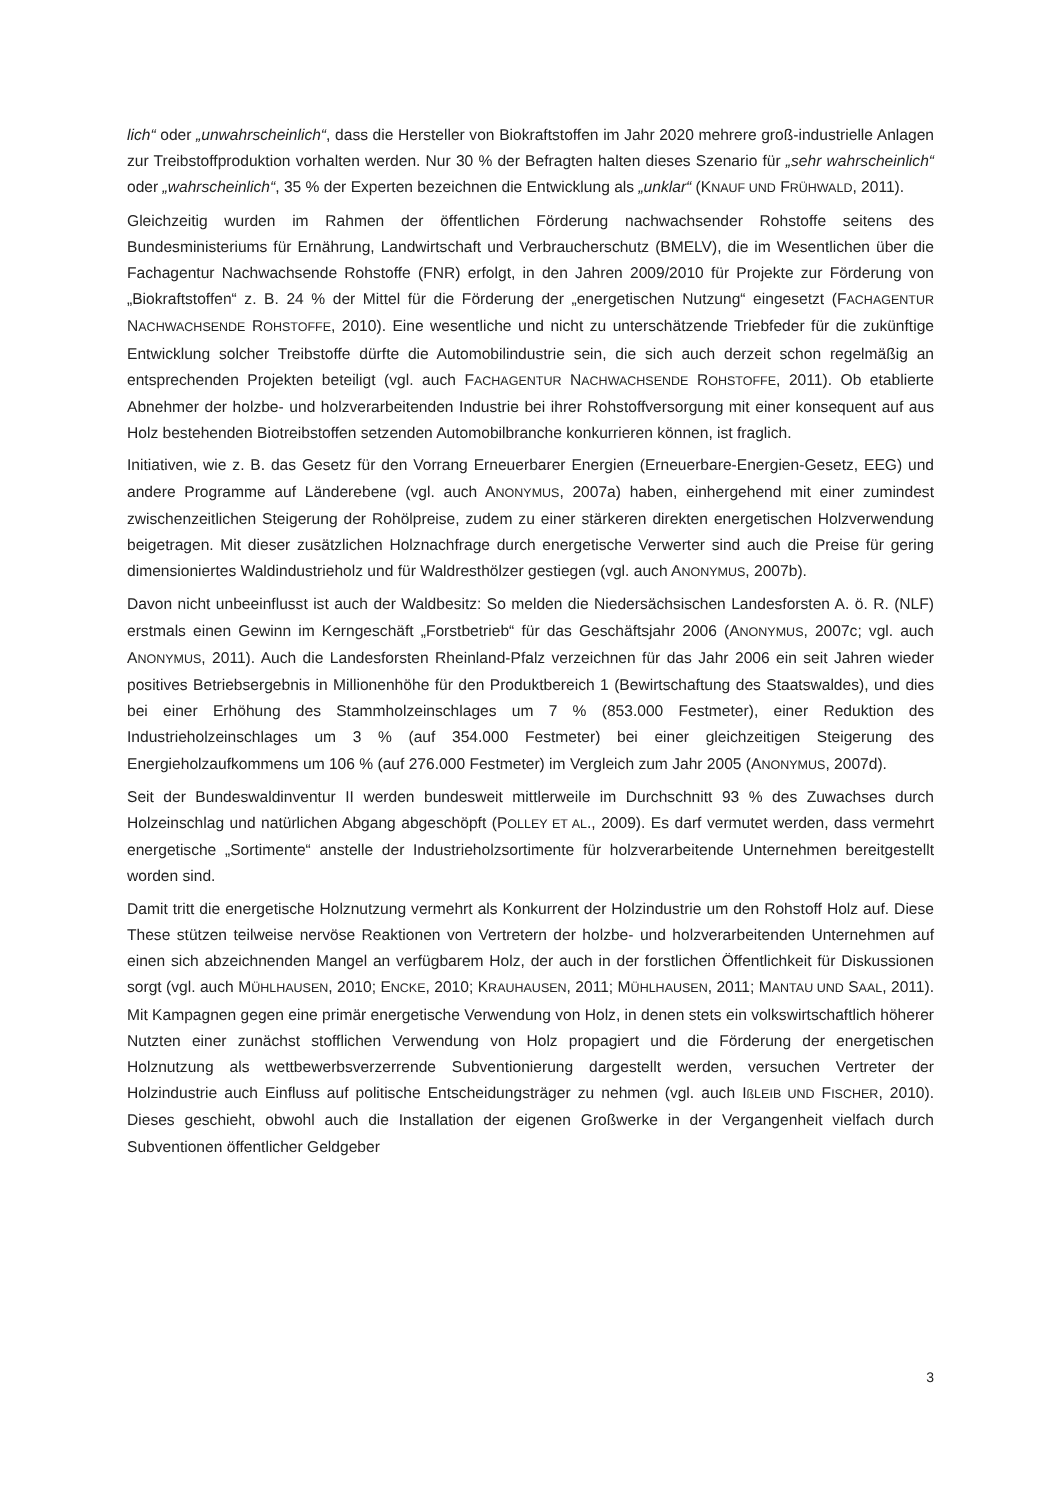lich“ oder „unwahrscheinlich“, dass die Hersteller von Biokraftstoffen im Jahr 2020 mehrere groß-industrielle Anlagen zur Treibstoffproduktion vorhalten werden. Nur 30 % der Befragten halten dieses Szenario für „sehr wahrscheinlich“ oder „wahrscheinlich“, 35 % der Experten bezeichnen die Entwicklung als „unklar“ (KNAUF UND FRÜHWALD, 2011).
Gleichzeitig wurden im Rahmen der öffentlichen Förderung nachwachsender Rohstoffe seitens des Bundesministeriums für Ernährung, Landwirtschaft und Verbraucherschutz (BMELV), die im Wesentlichen über die Fachagentur Nachwachsende Rohstoffe (FNR) erfolgt, in den Jahren 2009/2010 für Projekte zur Förderung von „Biokraftstoffen“ z. B. 24 % der Mittel für die Förderung der „energetischen Nutzung“ eingesetzt (FACHAGENTUR NACHWACHSENDE ROHSTOFFE, 2010). Eine wesentliche und nicht zu unterschätzende Triebfeder für die zukünftige Entwicklung solcher Treibstoffe dürfte die Automobilindustrie sein, die sich auch derzeit schon regelmäßig an entsprechenden Projekten beteiligt (vgl. auch FACHAGENTUR NACHWACHSENDE ROHSTOFFE, 2011). Ob etablierte Abnehmer der holzbe- und holzverarbeitenden Industrie bei ihrer Rohstoffversorgung mit einer konsequent auf aus Holz bestehenden Biotreibstoffen setzenden Automobilbranche konkurrieren können, ist fraglich.
Initiativen, wie z. B. das Gesetz für den Vorrang Erneuerbarer Energien (Erneuerbare-Energien-Gesetz, EEG) und andere Programme auf Länderebene (vgl. auch ANONYMUS, 2007a) haben, einhergehend mit einer zumindest zwischenzeitlichen Steigerung der Rohölpreise, zudem zu einer stärkeren direkten energetischen Holzverwendung beigetragen. Mit dieser zusätzlichen Holznachfrage durch energetische Verwerter sind auch die Preise für gering dimensioniertes Waldindustrieholz und für Waldresthölzer gestiegen (vgl. auch ANONYMUS, 2007b).
Davon nicht unbeeinflusst ist auch der Waldbesitz: So melden die Niedersächsischen Landesforsten A. ö. R. (NLF) erstmals einen Gewinn im Kerngeschäft „Forstbetrieb“ für das Geschäftsjahr 2006 (ANONYMUS, 2007c; vgl. auch ANONYMUS, 2011). Auch die Landesforsten Rheinland-Pfalz verzeichnen für das Jahr 2006 ein seit Jahren wieder positives Betriebsergebnis in Millionenhöhe für den Produktbereich 1 (Bewirtschaftung des Staatswaldes), und dies bei einer Erhöhung des Stammholzeinschlages um 7 % (853.000 Festmeter), einer Reduktion des Industrieholzeinschlages um 3 % (auf 354.000 Festmeter) bei einer gleichzeitigen Steigerung des Energieholzaufkommens um 106 % (auf 276.000 Festmeter) im Vergleich zum Jahr 2005 (ANONYMUS, 2007d).
Seit der Bundeswaldinventur II werden bundesweit mittlerweile im Durchschnitt 93 % des Zuwachses durch Holzeinschlag und natürlichen Abgang abgeschöpft (POLLEY ET AL., 2009). Es darf vermutet werden, dass vermehrt energetische „Sortimente“ anstelle der Industrieholzsortimente für holzverarbeitende Unternehmen bereitgestellt worden sind.
Damit tritt die energetische Holznutzung vermehrt als Konkurrent der Holzindustrie um den Rohstoff Holz auf. Diese These stützen teilweise nervöse Reaktionen von Vertretern der holzbe- und holzverarbeitenden Unternehmen auf einen sich abzeichnenden Mangel an verfügbarem Holz, der auch in der forstlichen Öffentlichkeit für Diskussionen sorgt (vgl. auch MÜHLHAUSEN, 2010; ENCKE, 2010; KRAUHAUSEN, 2011; MÜHLHAUSEN, 2011; MANTAU UND SAAL, 2011). Mit Kampagnen gegen eine primär energetische Verwendung von Holz, in denen stets ein volkswirtschaftlich höherer Nutzten einer zunächst stofflichen Verwendung von Holz propagiert und die Förderung der energetischen Holznutzung als wettbewerbsverzerrende Subventionierung dargestellt werden, versuchen Vertreter der Holzindustrie auch Einfluss auf politische Entscheidungsträger zu nehmen (vgl. auch IßLEIB UND FISCHER, 2010). Dieses geschieht, obwohl auch die Installation der eigenen Großwerke in der Vergangenheit vielfach durch Subventionen öffentlicher Geldgeber
3